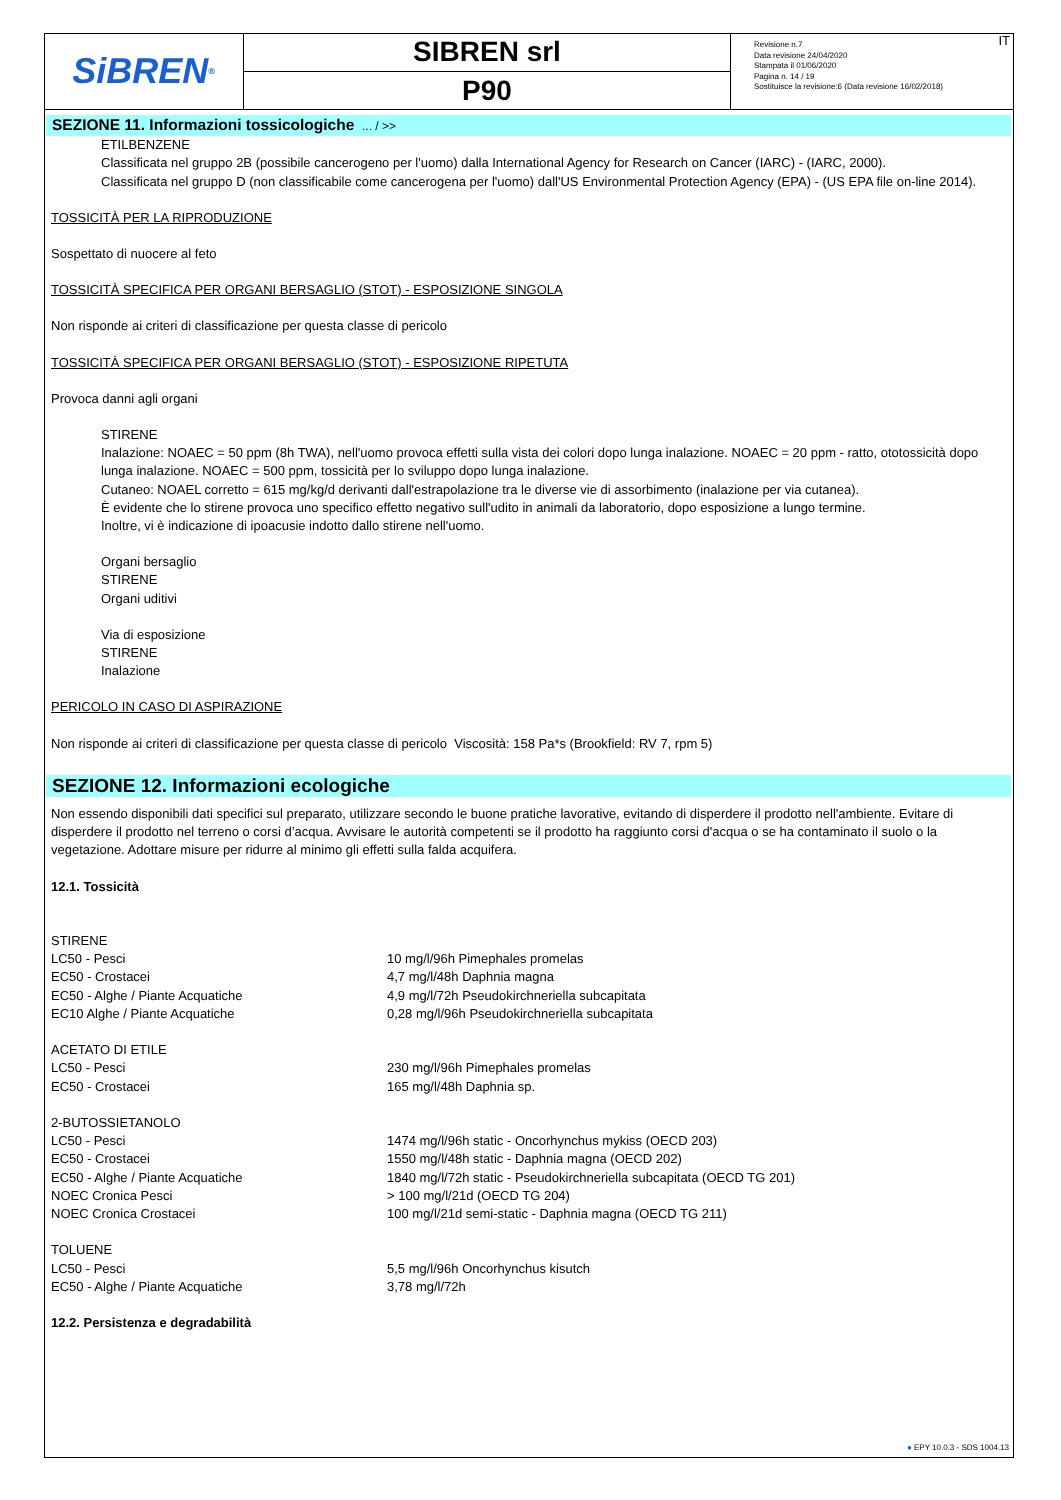SiBREN<sup>®</sup>
SIBREN srl
P90
Revisione n.7
Data revisione 24/04/2020
Stampata il 01/06/2020
Pagina n. 14 / 19
Sostituisce la revisione:6 (Data revisione 16/02/2018)
IT
SEZIONE 11. Informazioni tossicologiche ... / >>
ETILBENZENE
Classificata nel gruppo 2B (possibile cancerogeno per l'uomo) dalla International Agency for Research on Cancer (IARC) - (IARC, 2000).
Classificata nel gruppo D (non classificabile come cancerogena per l'uomo) dall'US Environmental Protection Agency (EPA) - (US EPA file on-line 2014).
TOSSICITÀ PER LA RIPRODUZIONE
Sospettato di nuocere al feto
TOSSICITÀ SPECIFICA PER ORGANI BERSAGLIO (STOT) - ESPOSIZIONE SINGOLA
Non risponde ai criteri di classificazione per questa classe di pericolo
TOSSICITÀ SPECIFICA PER ORGANI BERSAGLIO (STOT) - ESPOSIZIONE RIPETUTA
Provoca danni agli organi
STIRENE
Inalazione: NOAEC = 50 ppm (8h TWA), nell'uomo provoca effetti sulla vista dei colori dopo lunga inalazione. NOAEC = 20 ppm - ratto, ototossicità dopo lunga inalazione. NOAEC = 500 ppm, tossicità per lo sviluppo dopo lunga inalazione.
Cutaneo: NOAEL corretto = 615 mg/kg/d derivanti dall'estrapolazione tra le diverse vie di assorbimento (inalazione per via cutanea).
È evidente che lo stirene provoca uno specifico effetto negativo sull'udito in animali da laboratorio, dopo esposizione a lungo termine.
Inoltre, vi è indicazione di ipoacusie indotto dallo stirene nell'uomo.
Organi bersaglio
STIRENE
Organi uditivi
Via di esposizione
STIRENE
Inalazione
PERICOLO IN CASO DI ASPIRAZIONE
Non risponde ai criteri di classificazione per questa classe di pericolo Viscosità: 158 Pa*s (Brookfield: RV 7, rpm 5)
SEZIONE 12. Informazioni ecologiche
Non essendo disponibili dati specifici sul preparato, utilizzare secondo le buone pratiche lavorative, evitando di disperdere il prodotto nell'ambiente. Evitare di disperdere il prodotto nel terreno o corsi d’acqua. Avvisare le autorità competenti se il prodotto ha raggiunto corsi d'acqua o se ha contaminato il suolo o la vegetazione. Adottare misure per ridurre al minimo gli effetti sulla falda acquifera.
12.1. Tossicità
| STIRENE | |
| LC50 - Pesci | 10 mg/l/96h Pimephales promelas |
| EC50 - Crostacei | 4,7 mg/l/48h Daphnia magna |
| EC50 - Alghe / Piante Acquatiche | 4,9 mg/l/72h Pseudokirchneriella subcapitata |
| EC10 Alghe / Piante Acquatiche | 0,28 mg/l/96h Pseudokirchneriella subcapitata |
| ACETATO DI ETILE | |
| LC50 - Pesci | 230 mg/l/96h Pimephales promelas |
| EC50 - Crostacei | 165 mg/l/48h Daphnia sp. |
| 2-BUTOSSIETANOLO | |
| LC50 - Pesci | 1474 mg/l/96h static - Oncorhynchus mykiss (OECD 203) |
| EC50 - Crostacei | 1550 mg/l/48h static - Daphnia magna (OECD 202) |
| EC50 - Alghe / Piante Acquatiche | 1840 mg/l/72h static - Pseudokirchneriella subcapitata (OECD TG 201) |
| NOEC Cronica Pesci | > 100 mg/l/21d (OECD TG 204) |
| NOEC Cronica Crostacei | 100 mg/l/21d semi-static - Daphnia magna (OECD TG 211) |
| TOLUENE | |
| LC50 - Pesci | 5,5 mg/l/96h Oncorhynchus kisutch |
| EC50 - Alghe / Piante Acquatiche | 3,78 mg/l/72h |
12.2. Persistenza e degradabilità
● EPY 10.0.3 - SDS 1004.13